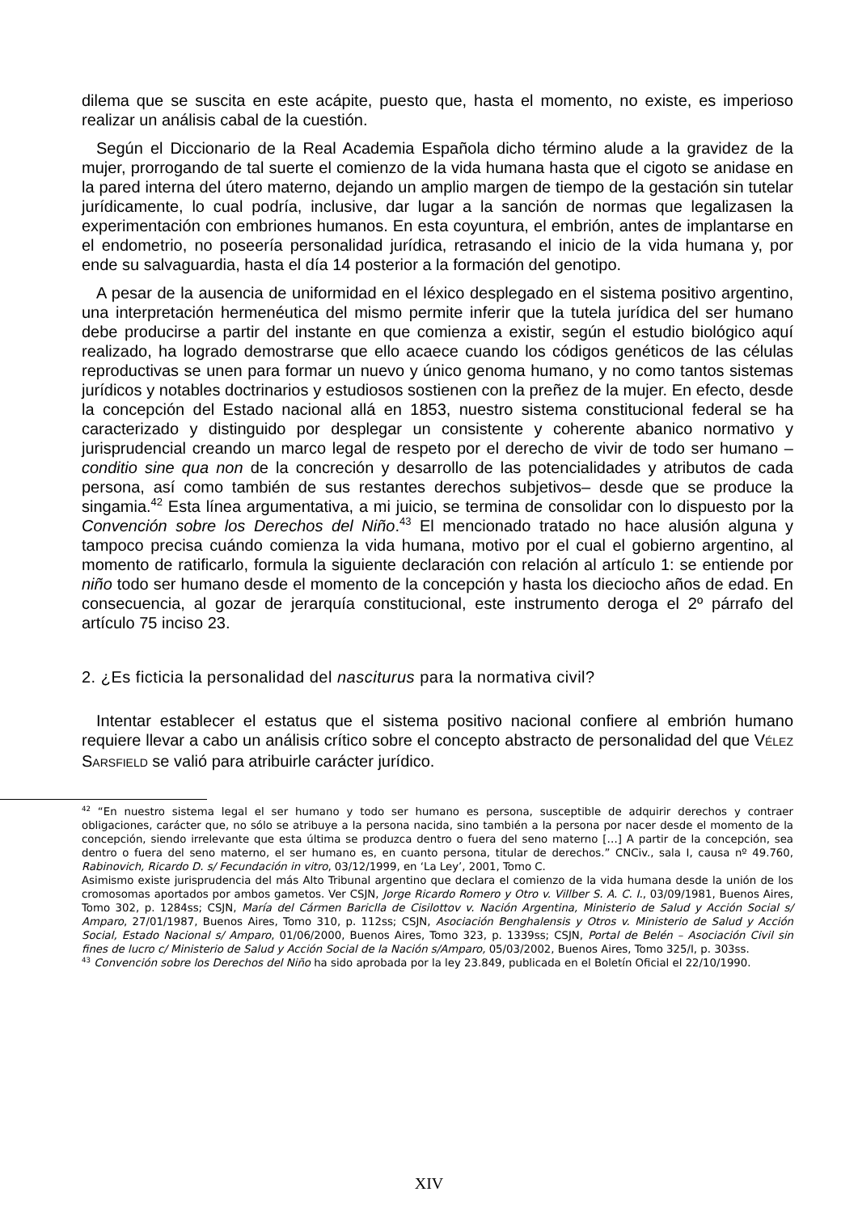dilema que se suscita en este acápite, puesto que, hasta el momento, no existe, es imperioso realizar un análisis cabal de la cuestión.
Según el Diccionario de la Real Academia Española dicho término alude a la gravidez de la mujer, prorrogando de tal suerte el comienzo de la vida humana hasta que el cigoto se anidase en la pared interna del útero materno, dejando un amplio margen de tiempo de la gestación sin tutelar jurídicamente, lo cual podría, inclusive, dar lugar a la sanción de normas que legalizasen la experimentación con embriones humanos. En esta coyuntura, el embrión, antes de implantarse en el endometrio, no poseería personalidad jurídica, retrasando el inicio de la vida humana y, por ende su salvaguardia, hasta el día 14 posterior a la formación del genotipo.
A pesar de la ausencia de uniformidad en el léxico desplegado en el sistema positivo argentino, una interpretación hermenéutica del mismo permite inferir que la tutela jurídica del ser humano debe producirse a partir del instante en que comienza a existir, según el estudio biológico aquí realizado, ha logrado demostrarse que ello acaece cuando los códigos genéticos de las células reproductivas se unen para formar un nuevo y único genoma humano, y no como tantos sistemas jurídicos y notables doctrinarios y estudiosos sostienen con la preñez de la mujer. En efecto, desde la concepción del Estado nacional allá en 1853, nuestro sistema constitucional federal se ha caracterizado y distinguido por desplegar un consistente y coherente abanico normativo y jurisprudencial creando un marco legal de respeto por el derecho de vivir de todo ser humano –conditio sine qua non de la concreción y desarrollo de las potencialidades y atributos de cada persona, así como también de sus restantes derechos subjetivos– desde que se produce la singamia.<sup>42</sup> Esta línea argumentativa, a mi juicio, se termina de consolidar con lo dispuesto por la Convención sobre los Derechos del Niño.<sup>43</sup> El mencionado tratado no hace alusión alguna y tampoco precisa cuándo comienza la vida humana, motivo por el cual el gobierno argentino, al momento de ratificarlo, formula la siguiente declaración con relación al artículo 1: se entiende por niño todo ser humano desde el momento de la concepción y hasta los dieciocho años de edad. En consecuencia, al gozar de jerarquía constitucional, este instrumento deroga el 2º párrafo del artículo 75 inciso 23.
2. ¿Es ficticia la personalidad del nasciturus para la normativa civil?
Intentar establecer el estatus que el sistema positivo nacional confiere al embrión humano requiere llevar a cabo un análisis crítico sobre el concepto abstracto de personalidad del que VÉLEZ SARSFIELD se valió para atribuirle carácter jurídico.
<sup>42</sup> “En nuestro sistema legal el ser humano y todo ser humano es persona, susceptible de adquirir derechos y contraer obligaciones, carácter que, no sólo se atribuye a la persona nacida, sino también a la persona por nacer desde el momento de la concepción, siendo irrelevante que esta última se produzca dentro o fuera del seno materno […] A partir de la concepción, sea dentro o fuera del seno materno, el ser humano es, en cuanto persona, titular de derechos.” CNCiv., sala I, causa nº 49.760, Rabinovich, Ricardo D. s/ Fecundación in vitro, 03/12/1999, en ‘La Ley’, 2001, Tomo C.
Asimismo existe jurisprudencia del más Alto Tribunal argentino que declara el comienzo de la vida humana desde la unión de los cromosomas aportados por ambos gametos. Ver CSJN, Jorge Ricardo Romero y Otro v. Villber S. A. C. I., 03/09/1981, Buenos Aires, Tomo 302, p. 1284ss; CSJN, María del Cármen Bariclla de Cisilottov v. Nación Argentina, Ministerio de Salud y Acción Social s/ Amparo, 27/01/1987, Buenos Aires, Tomo 310, p. 112ss; CSJN, Asociación Benghalensis y Otros v. Ministerio de Salud y Acción Social, Estado Nacional s/ Amparo, 01/06/2000, Buenos Aires, Tomo 323, p. 1339ss; CSJN, Portal de Belén – Asociación Civil sin fines de lucro c/ Ministerio de Salud y Acción Social de la Nación s/Amparo, 05/03/2002, Buenos Aires, Tomo 325/I, p. 303ss.
<sup>43</sup> Convención sobre los Derechos del Niño ha sido aprobada por la ley 23.849, publicada en el Boletín Oficial el 22/10/1990.
XIV